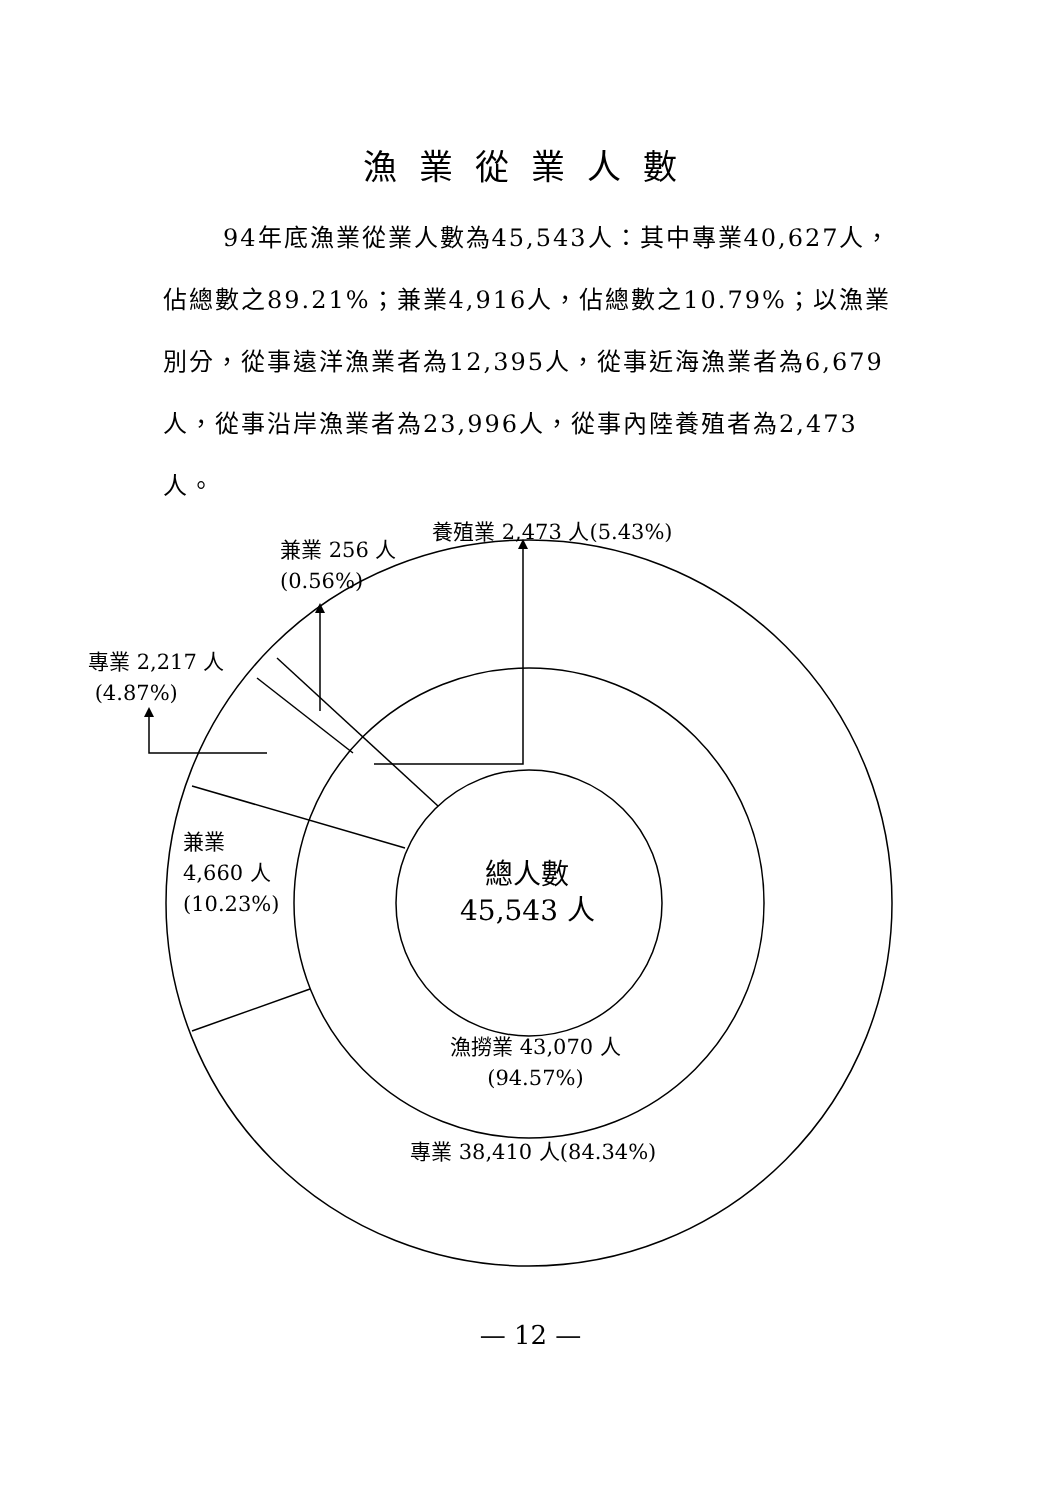漁業從業人數
94年底漁業從業人數為45,543人：其中專業40,627人，佔總數之89.21%；兼業4,916人，佔總數之10.79%；以漁業別分，從事遠洋漁業者為12,395人，從事近海漁業者為6,679人，從事沿岸漁業者為23,996人，從事內陸養殖者為2,473人。
養殖業 2,473 人(5.43%)
兼業 256 人
(0.56%)
專業 2,217 人
(4.87%)
兼業
4,660 人
(10.23%)
總人數
45,543 人
漁撈業 43,070 人
(94.57%)
專業 38,410 人(84.34%)
— 12 —